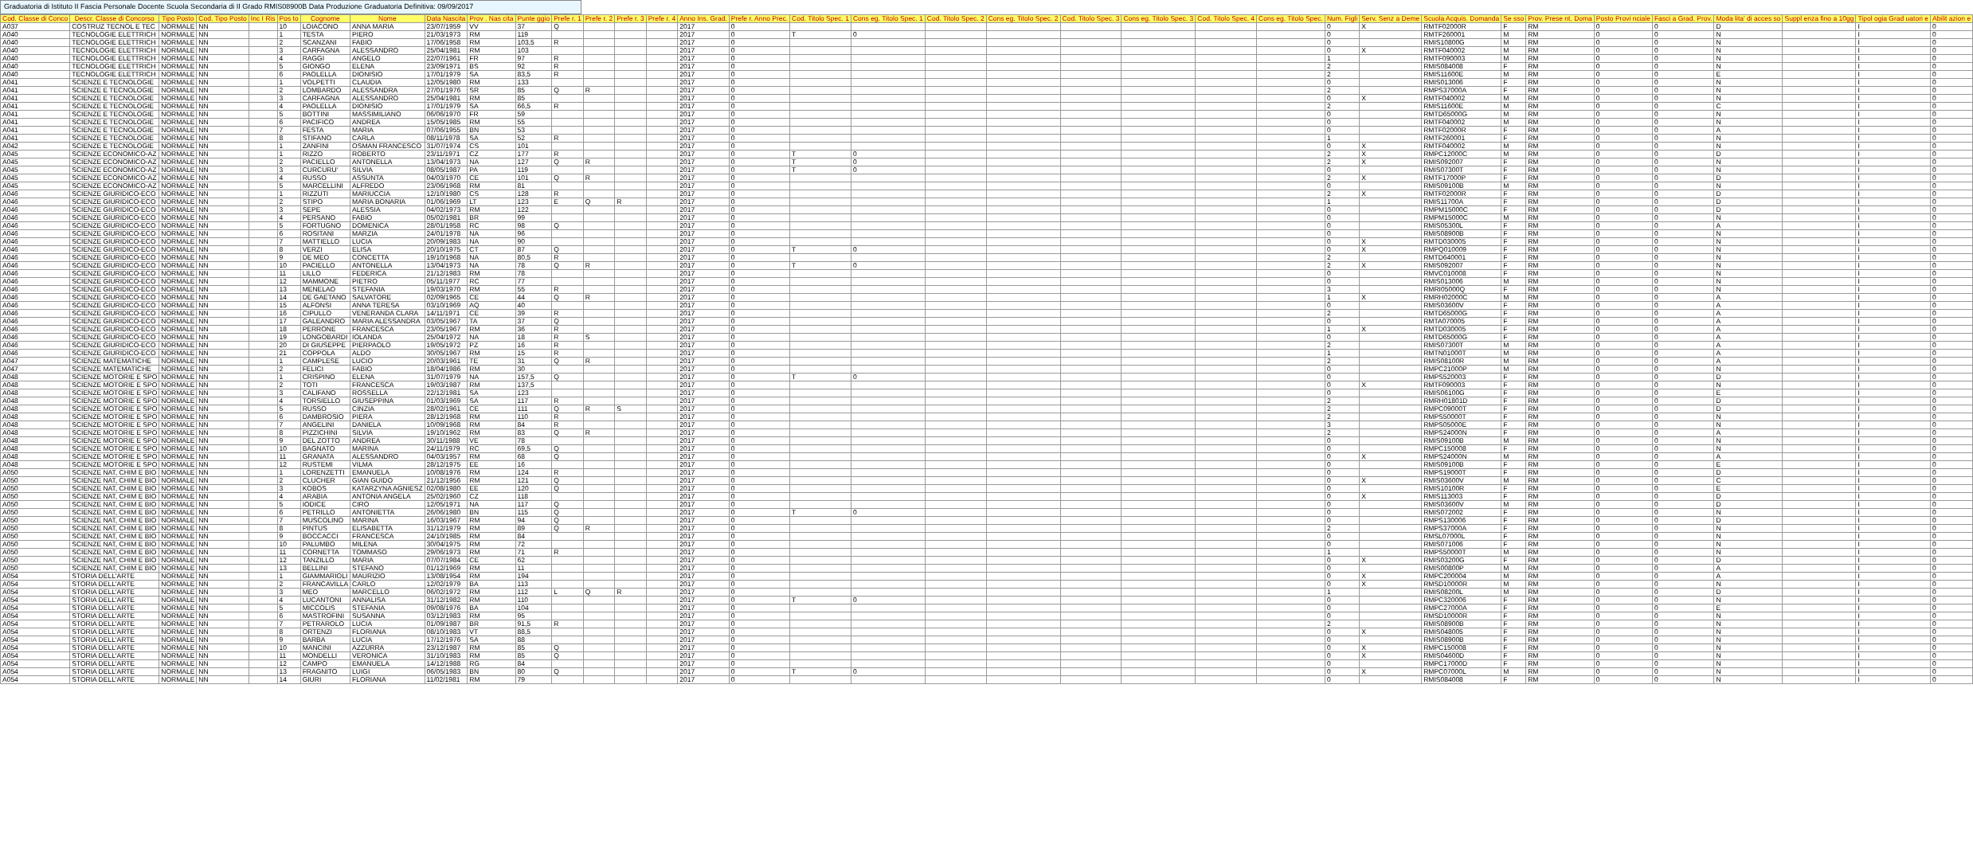Graduatoria di Istituto II Fascia Personale Docente Scuola Secondaria di II Grado RMIS08900B Data Produzione Graduatoria Definitiva: 09/09/2017
| Cod. Classe di Conco | Descr. Classe di Concorso | Tipo Posto | Cod. Tipo Posto | Inc I Ris | Pos to | Cognome | Nome | Data Nascita | Prov . Nas cita | Punte ggio | Prefe r. 1 | Prefe r. 2 | Prefe r. 3 | Prefe r. 4 | Anno Ins. Grad. | Prefe r. Anno Prec. | Cod. Titolo Spec. 1 | Cons eg. Titolo Spec. 1 | Cod. Titolo Spec. 2 | Cons eg. Titolo Spec. 2 | Cod. Titolo Spec. 3 | Cons eg. Titolo Spec. 3 | Cod. Titolo Spec. 4 | Cons eg. Titolo Spec. | Num. Figli | Serv. Senz a Deme | Scuola Acquis. Domanda | Se sso | Prov. Prese nt. Doma | Posto Provi nciale | Fasci a Grad. Prov. | Moda lita' di acces so | Suppl enza fino a 10gg | Tipol ogia Grad uatori e | Abilit azion e |
| --- | --- | --- | --- | --- | --- | --- | --- | --- | --- | --- | --- | --- | --- | --- | --- | --- | --- | --- | --- | --- | --- | --- | --- | --- | --- | --- | --- | --- | --- | --- | --- | --- | --- | --- | --- |
| A037 | COSTRUZ TECNOL E TEC | NORMALE | NN | | 10 | LOIACONO | ANNA MARIA | 23/07/1959 | VV | 37 | Q | | | | 2017 | 0 | | | | | | | | | 0 | X | RMTF02000R | F | RM | 0 | 0 | D | | I | 0 |
| A040 | TECNOLOGIE ELETTRICH | NORMALE | NN | | 1 | TESTA | PIERO | 21/03/1973 | RM | 119 | | | | | 2017 | 0 | T | 0 | | | | | | | 0 | | RMTF260001 | M | RM | 0 | 0 | N | | I | 0 |
| A040 | TECNOLOGIE ELETTRICH | NORMALE | NN | | 2 | SCANZANI | FABIO | 17/06/1958 | RM | 103,5 | R | | | | 2017 | 0 | | | | | | | | | 0 | | RMIS10800G | M | RM | 0 | 0 | N | | I | 0 |
| A040 | TECNOLOGIE ELETTRICH | NORMALE | NN | | 3 | CARFAGNA | ALESSANDRO | 25/04/1981 | RM | 103 | | | | | 2017 | 0 | | | | | | | | | 0 | X | RMTF040002 | M | RM | 0 | 0 | N | | I | 0 |
| A040 | TECNOLOGIE ELETTRICH | NORMALE | NN | | 4 | RAGGI | ANGELO | 22/07/1961 | FR | 97 | R | | | | 2017 | 0 | | | | | | | | | 1 | | RMTF090003 | M | RM | 0 | 0 | N | | I | 0 |
| A040 | TECNOLOGIE ELETTRICH | NORMALE | NN | | 5 | GIONGO | ELENA | 23/09/1971 | BS | 92 | R | | | | 2017 | 0 | | | | | | | | | 2 | | RMIS084008 | F | RM | 0 | 0 | N | | I | 0 |
| A040 | TECNOLOGIE ELETTRICH | NORMALE | NN | | 6 | PAOLELLA | DIONISIO | 17/01/1979 | SA | 83,5 | R | | | | 2017 | 0 | | | | | | | | | 2 | | RMIS11600E | M | RM | 0 | 0 | E | | I | 0 |
| A041 | SCIENZE E TECNOLOGIE | NORMALE | NN | | 1 | VOLPETTI | CLAUDIA | 12/05/1980 | RM | 133 | | | | | 2017 | 0 | | | | | | | | | 0 | | RMIS013006 | F | RM | 0 | 0 | N | | I | 0 |
| A041 | SCIENZE E TECNOLOGIE | NORMALE | NN | | 2 | LOMBARDO | ALESSANDRA | 27/01/1976 | SR | 85 | Q | R | | | 2017 | 0 | | | | | | | | | 2 | | RMPS37000A | F | RM | 0 | 0 | N | | I | 0 |
| A041 | SCIENZE E TECNOLOGIE | NORMALE | NN | | 3 | CARFAGNA | ALESSANDRO | 25/04/1981 | RM | 85 | | | | | 2017 | 0 | | | | | | | | | 0 | X | RMTF040002 | M | RM | 0 | 0 | N | | I | 0 |
| A041 | SCIENZE E TECNOLOGIE | NORMALE | NN | | 4 | PAOLELLA | DIONISIO | 17/01/1979 | SA | 66,5 | R | | | | 2017 | 0 | | | | | | | | | 2 | | RMIS11600E | M | RM | 0 | 0 | C | | I | 0 |
| A041 | SCIENZE E TECNOLOGIE | NORMALE | NN | | 5 | BOTTINI | MASSIMILIANO | 06/06/1970 | FR | 59 | | | | | 2017 | 0 | | | | | | | | | 0 | | RMTD65000G | M | RM | 0 | 0 | N | | I | 0 |
| A041 | SCIENZE E TECNOLOGIE | NORMALE | NN | | 6 | PACIFICO | ANDREA | 15/05/1985 | RM | 55 | | | | | 2017 | 0 | | | | | | | | | 0 | | RMTF040002 | M | RM | 0 | 0 | N | | I | 0 |
| A041 | SCIENZE E TECNOLOGIE | NORMALE | NN | | 7 | FESTA | MARIA | 07/06/1955 | BN | 53 | | | | | 2017 | 0 | | | | | | | | | 0 | | RMTF02000R | F | RM | 0 | 0 | A | | I | 0 |
| A041 | SCIENZE E TECNOLOGIE | NORMALE | NN | | 8 | STIFANO | CARLA | 08/11/1978 | SA | 52 | R | | | | 2017 | 0 | | | | | | | | | 1 | | RMTF260001 | F | RM | 0 | 0 | N | | I | 0 |
| A042 | SCIENZE E TECNOLOGIE | NORMALE | NN | | 1 | ZANFINI | OSMAN FRANCESCO | 31/07/1974 | CS | 101 | | | | | 2017 | 0 | | | | | | | | | 0 | X | RMTF040002 | M | RM | 0 | 0 | N | | I | 0 |
| A045 | SCIENZE ECONOMICO-AZ | NORMALE | NN | | 1 | RIZZO | ROBERTO | 23/11/1971 | CZ | 177 | R | | | | 2017 | 0 | T | 0 | | | | | | | 2 | X | RMPC12000C | M | RM | 0 | 0 | D | | I | 0 |
| A045 | SCIENZE ECONOMICO-AZ | NORMALE | NN | | 2 | PACIELLO | ANTONELLA | 13/04/1973 | NA | 127 | Q | R | | | 2017 | 0 | T | 0 | | | | | | | 2 | X | RMIS092007 | F | RM | 0 | 0 | N | | I | 0 |
| A045 | SCIENZE ECONOMICO-AZ | NORMALE | NN | | 3 | CURCURU' | SILVIA | 08/05/1987 | PA | 119 | | | | | 2017 | 0 | T | 0 | | | | | | | 0 | | RMIS07300T | F | RM | 0 | 0 | N | | I | 0 |
| A045 | SCIENZE ECONOMICO-AZ | NORMALE | NN | | 4 | RUSSO | ASSUNTA | 04/03/1970 | CE | 101 | Q | R | | | 2017 | 0 | | | | | | | | | 2 | X | RMTF17000P | F | RM | 0 | 0 | D | | I | 0 |
| A045 | SCIENZE ECONOMICO-AZ | NORMALE | NN | | 5 | MARCELLINI | ALFREDO | 23/06/1968 | RM | 81 | | | | | 2017 | 0 | | | | | | | | | 0 | | RMIS09100B | M | RM | 0 | 0 | N | | I | 0 |
| A046 | SCIENZE GIURIDICO-ECO | NORMALE | NN | | 1 | RIZZUTI | MARIUCCIA | 12/10/1980 | CS | 128 | R | | | | 2017 | 0 | | | | | | | | | 2 | X | RMTF02000R | F | RM | 0 | 0 | D | | I | 0 |
| A046 | SCIENZE GIURIDICO-ECO | NORMALE | NN | | 2 | STIPO | MARIA BONARIA | 01/06/1969 | LT | 123 | E | Q | R | | 2017 | 0 | | | | | | | | | 1 | | RMIS11700A | F | RM | 0 | 0 | D | | I | 0 |
| A046 | SCIENZE GIURIDICO-ECO | NORMALE | NN | | 3 | SEPE | ALESSIA | 04/02/1973 | RM | 122 | | | | | 2017 | 0 | | | | | | | | | 0 | | RMPM15000C | F | RM | 0 | 0 | D | | I | 0 |
| A046 | SCIENZE GIURIDICO-ECO | NORMALE | NN | | 4 | PERSANO | FABIO | 05/02/1981 | BR | 99 | | | | | 2017 | 0 | | | | | | | | | 0 | | RMPM15000C | M | RM | 0 | 0 | N | | I | 0 |
| A046 | SCIENZE GIURIDICO-ECO | NORMALE | NN | | 5 | FORTUGNO | DOMENICA | 28/01/1958 | RC | 98 | Q | | | | 2017 | 0 | | | | | | | | | 0 | | RMIS05300L | F | RM | 0 | 0 | A | | I | 0 |
| A046 | SCIENZE GIURIDICO-ECO | NORMALE | NN | | 6 | ROSITANI | MARZIA | 24/01/1978 | NA | 96 | | | | | 2017 | 0 | | | | | | | | | 0 | | RMIS08900B | F | RM | 0 | 0 | N | | I | 0 |
| A046 | SCIENZE GIURIDICO-ECO | NORMALE | NN | | 7 | MATTIELLO | LUCIA | 20/09/1983 | NA | 90 | | | | | 2017 | 0 | | | | | | | | | 0 | X | RMTD030005 | F | RM | 0 | 0 | N | | I | 0 |
| A046 | SCIENZE GIURIDICO-ECO | NORMALE | NN | | 8 | VERZI | ELISA | 20/10/1975 | CT | 87 | Q | | | | 2017 | 0 | T | 0 | | | | | | | 0 | X | RMPQ010009 | F | RM | 0 | 0 | N | | I | 0 |
| A046 | SCIENZE GIURIDICO-ECO | NORMALE | NN | | 9 | DE MEO | CONCETTA | 19/10/1968 | NA | 80,5 | R | | | | 2017 | 0 | | | | | | | | | 2 | | RMTD640001 | F | RM | 0 | 0 | N | | I | 0 |
| A046 | SCIENZE GIURIDICO-ECO | NORMALE | NN | | 10 | PACIELLO | ANTONELLA | 13/04/1973 | NA | 78 | Q | R | | | 2017 | 0 | T | 0 | | | | | | | 2 | X | RMIS092007 | F | RM | 0 | 0 | N | | I | 0 |
| A046 | SCIENZE GIURIDICO-ECO | NORMALE | NN | | 11 | LILLO | FEDERICA | 21/12/1983 | RM | 78 | | | | | 2017 | 0 | | | | | | | | | 0 | | RMVC010008 | F | RM | 0 | 0 | N | | I | 0 |
| A046 | SCIENZE GIURIDICO-ECO | NORMALE | NN | | 12 | MAMMONE | PIETRO | 05/11/1977 | RC | 77 | | | | | 2017 | 0 | | | | | | | | | 0 | | RMIS013006 | M | RM | 0 | 0 | N | | I | 0 |
| A046 | SCIENZE GIURIDICO-ECO | NORMALE | NN | | 13 | MENELAO | STEFANIA | 19/03/1970 | RM | 55 | R | | | | 2017 | 0 | | | | | | | | | 3 | | RMRI05000Q | F | RM | 0 | 0 | N | | I | 0 |
| A046 | SCIENZE GIURIDICO-ECO | NORMALE | NN | | 14 | DE GAETANO | SALVATORE | 02/09/1965 | CE | 44 | Q | R | | | 2017 | 0 | | | | | | | | | 1 | X | RMRH02000C | M | RM | 0 | 0 | A | | I | 0 |
| A046 | SCIENZE GIURIDICO-ECO | NORMALE | NN | | 15 | ALFONSI | ANNA TERESA | 03/10/1969 | AQ | 40 | | | | | 2017 | 0 | | | | | | | | | 0 | | RMIS03600V | F | RM | 0 | 0 | A | | I | 0 |
| A046 | SCIENZE GIURIDICO-ECO | NORMALE | NN | | 16 | CIPULLO | VENERANDA CLARA | 14/11/1971 | CE | 39 | R | | | | 2017 | 0 | | | | | | | | | 2 | | RMTD65000G | F | RM | 0 | 0 | A | | I | 0 |
| A046 | SCIENZE GIURIDICO-ECO | NORMALE | NN | | 17 | GALEANDRO | MARIA ALESSANDRA | 03/05/1967 | TA | 37 | Q | | | | 2017 | 0 | | | | | | | | | 0 | | RMTA070005 | F | RM | 0 | 0 | A | | I | 0 |
| A046 | SCIENZE GIURIDICO-ECO | NORMALE | NN | | 18 | PERRONE | FRANCESCA | 23/05/1967 | RM | 36 | R | | | | 2017 | 0 | | | | | | | | | 1 | X | RMTD030005 | F | RM | 0 | 0 | A | | I | 0 |
| A046 | SCIENZE GIURIDICO-ECO | NORMALE | NN | | 19 | LONGOBARDI | IOLANDA | 25/04/1972 | NA | 18 | R | S | | | 2017 | 0 | | | | | | | | | 0 | | RMTD65000G | F | RM | 0 | 0 | A | | I | 0 |
| A046 | SCIENZE GIURIDICO-ECO | NORMALE | NN | | 20 | DI GIUSEPPE | PIERPAOLO | 19/05/1972 | PZ | 16 | R | | | | 2017 | 0 | | | | | | | | | 2 | | RMIS07300T | M | RM | 0 | 0 | A | | I | 0 |
| A046 | SCIENZE GIURIDICO-ECO | NORMALE | NN | | 21 | COPPOLA | ALDO | 30/05/1967 | RM | 15 | R | | | | 2017 | 0 | | | | | | | | | 1 | | RMTN01000T | M | RM | 0 | 0 | A | | I | 0 |
| A047 | SCIENZE MATEMATICHE | NORMALE | NN | | 1 | CAMPLESE | LUCIO | 20/03/1961 | TE | 31 | Q | R | | | 2017 | 0 | | | | | | | | | 2 | | RMIS08100R | M | RM | 0 | 0 | A | | I | 0 |
| A047 | SCIENZE MATEMATICHE | NORMALE | NN | | 2 | FELICI | FABIO | 18/04/1986 | RM | 30 | | | | | 2017 | 0 | | | | | | | | | 0 | | RMPC21000P | M | RM | 0 | 0 | N | | I | 0 |
| A048 | SCIENZE MOTORIE E SPO | NORMALE | NN | | 1 | CRISPINO | ELENA | 31/07/1979 | NA | 157,5 | Q | | | | 2017 | 0 | T | 0 | | | | | | | 0 | | RMPS520003 | F | RM | 0 | 0 | D | | I | 0 |
| A048 | SCIENZE MOTORIE E SPO | NORMALE | NN | | 2 | TOTI | FRANCESCA | 19/03/1987 | RM | 137,5 | | | | | 2017 | 0 | | | | | | | | | 0 | X | RMTF090003 | F | RM | 0 | 0 | N | | I | 0 |
| A048 | SCIENZE MOTORIE E SPO | NORMALE | NN | | 3 | CALIFANO | ROSSELLA | 22/12/1981 | SA | 123 | | | | | 2017 | 0 | | | | | | | | | 0 | | RMIS06100G | F | RM | 0 | 0 | E | | I | 0 |
| A048 | SCIENZE MOTORIE E SPO | NORMALE | NN | | 4 | TORSIELLO | GIUSEPPINA | 01/03/1969 | SA | 117 | R | | | | 2017 | 0 | | | | | | | | | 2 | | RMRH01801D | F | RM | 0 | 0 | D | | I | 0 |
| A048 | SCIENZE MOTORIE E SPO | NORMALE | NN | | 5 | RUSSO | CINZIA | 28/02/1961 | CE | 111 | Q | R | S | | 2017 | 0 | | | | | | | | | 2 | | RMPC09000T | F | RM | 0 | 0 | D | | I | 0 |
| A048 | SCIENZE MOTORIE E SPO | NORMALE | NN | | 6 | DAMBROSIO | PIERA | 28/12/1968 | RM | 110 | R | | | | 2017 | 0 | | | | | | | | | 2 | | RMPS50000T | F | RM | 0 | 0 | N | | I | 0 |
| A048 | SCIENZE MOTORIE E SPO | NORMALE | NN | | 7 | ANGELINI | DANIELA | 10/09/1968 | RM | 84 | R | | | | 2017 | 0 | | | | | | | | | 3 | | RMPS05000E | F | RM | 0 | 0 | N | | I | 0 |
| A048 | SCIENZE MOTORIE E SPO | NORMALE | NN | | 8 | PIZZICHINI | SILVIA | 19/10/1962 | RM | 83 | Q | R | | | 2017 | 0 | | | | | | | | | 2 | | RMPS24000N | F | RM | 0 | 0 | A | | I | 0 |
| A048 | SCIENZE MOTORIE E SPO | NORMALE | NN | | 9 | DEL ZOTTO | ANDREA | 30/11/1988 | VE | 78 | | | | | 2017 | 0 | | | | | | | | | 0 | | RMIS09100B | M | RM | 0 | 0 | N | | I | 0 |
| A048 | SCIENZE MOTORIE E SPO | NORMALE | NN | | 10 | BAGNATO | MARINA | 24/11/1979 | RC | 69,5 | Q | | | | 2017 | 0 | | | | | | | | | 0 | | RMPC150008 | F | RM | 0 | 0 | N | | I | 0 |
| A048 | SCIENZE MOTORIE E SPO | NORMALE | NN | | 11 | GRANATA | ALESSANDRO | 04/03/1957 | RM | 68 | Q | | | | 2017 | 0 | | | | | | | | | 0 | X | RMPS24000N | M | RM | 0 | 0 | A | | I | 0 |
| A048 | SCIENZE MOTORIE E SPO | NORMALE | NN | | 12 | RUSTEMI | VILMA | 28/12/1975 | EE | 16 | | | | | 2017 | 0 | | | | | | | | | 0 | | RMIS09100B | F | RM | 0 | 0 | E | | I | 0 |
| A050 | SCIENZE NAT, CHIM E BIO | NORMALE | NN | | 1 | LORENZETTI | EMANUELA | 10/08/1976 | RM | 124 | R | | | | 2017 | 0 | | | | | | | | | 0 | | RMPS19000T | F | RM | 0 | 0 | D | | I | 0 |
| A050 | SCIENZE NAT, CHIM E BIO | NORMALE | NN | | 2 | CLUCHER | GIAN GUIDO | 21/12/1956 | RM | 121 | Q | | | | 2017 | 0 | | | | | | | | | 0 | X | RMIS03600V | M | RM | 0 | 0 | C | | I | 0 |
| A050 | SCIENZE NAT, CHIM E BIO | NORMALE | NN | | 3 | KOBOS | KATARZYNA AGNIESZ | 02/08/1980 | EE | 120 | Q | | | | 2017 | 0 | | | | | | | | | 0 | | RMIS10100R | F | RM | 0 | 0 | E | | I | 0 |
| A050 | SCIENZE NAT, CHIM E BIO | NORMALE | NN | | 4 | ARABIA | ANTONIA ANGELA | 25/02/1960 | CZ | 118 | | | | | 2017 | 0 | | | | | | | | | 0 | X | RMIS113003 | F | RM | 0 | 0 | D | | I | 0 |
| A050 | SCIENZE NAT, CHIM E BIO | NORMALE | NN | | 5 | IODICE | CIRO | 12/05/1971 | NA | 117 | Q | | | | 2017 | 0 | | | | | | | | | 0 | | RMIS03600V | M | RM | 0 | 0 | D | | I | 0 |
| A050 | SCIENZE NAT, CHIM E BIO | NORMALE | NN | | 6 | PETRILLO | ANTONIETTA | 26/06/1980 | BN | 115 | Q | | | | 2017 | 0 | T | 0 | | | | | | | 0 | | RMIS072002 | F | RM | 0 | 0 | N | | I | 0 |
| A050 | SCIENZE NAT, CHIM E BIO | NORMALE | NN | | 7 | MUSCOLINO | MARINA | 16/03/1967 | RM | 94 | Q | | | | 2017 | 0 | | | | | | | | | 0 | | RMPS130006 | F | RM | 0 | 0 | D | | I | 0 |
| A050 | SCIENZE NAT, CHIM E BIO | NORMALE | NN | | 8 | PINTUS | ELISABETTA | 31/12/1979 | RM | 89 | Q | R | | | 2017 | 0 | | | | | | | | | 2 | | RMPS37000A | F | RM | 0 | 0 | N | | I | 0 |
| A050 | SCIENZE NAT, CHIM E BIO | NORMALE | NN | | 9 | BOCCACCI | FRANCESCA | 24/10/1985 | RM | 84 | | | | | 2017 | 0 | | | | | | | | | 0 | | RMSL07000L | F | RM | 0 | 0 | N | | I | 0 |
| A050 | SCIENZE NAT, CHIM E BIO | NORMALE | NN | | 10 | PALUMBO | MILENA | 30/04/1975 | RM | 72 | | | | | 2017 | 0 | | | | | | | | | 0 | | RMIS071006 | F | RM | 0 | 0 | N | | I | 0 |
| A050 | SCIENZE NAT, CHIM E BIO | NORMALE | NN | | 11 | CORNETTA | TOMMASO | 29/06/1973 | RM | 71 | R | | | | 2017 | 0 | | | | | | | | | 1 | | RMPS50000T | M | RM | 0 | 0 | N | | I | 0 |
| A050 | SCIENZE NAT, CHIM E BIO | NORMALE | NN | | 12 | TANZILLO | MARIA | 07/07/1984 | CE | 62 | | | | | 2017 | 0 | | | | | | | | | 0 | X | RMIS03200G | F | RM | 0 | 0 | D | | I | 0 |
| A050 | SCIENZE NAT, CHIM E BIO | NORMALE | NN | | 13 | BELLINI | STEFANO | 01/12/1969 | RM | 11 | | | | | 2017 | 0 | | | | | | | | | 0 | | RMIS00800P | M | RM | 0 | 0 | A | | I | 0 |
| A054 | STORIA DELL'ARTE | NORMALE | NN | | 1 | GIAMMARIOLI | MAURIZIO | 13/08/1954 | RM | 194 | | | | | 2017 | 0 | | | | | | | | | 0 | X | RMPC200004 | M | RM | 0 | 0 | A | | I | 0 |
| A054 | STORIA DELL'ARTE | NORMALE | NN | | 2 | FRANCAVILLA | CARLO | 12/02/1979 | BA | 113 | | | | | 2017 | 0 | | | | | | | | | 0 | X | RMSD10000R | M | RM | 0 | 0 | N | | I | 0 |
| A054 | STORIA DELL'ARTE | NORMALE | NN | | 3 | MEO | MARCELLO | 06/02/1972 | RM | 112 | L | Q | R | | 2017 | 0 | | | | | | | | | 1 | | RMIS08200L | M | RM | 0 | 0 | D | | I | 0 |
| A054 | STORIA DELL'ARTE | NORMALE | NN | | 4 | LUCANTONI | ANNALISA | 31/12/1982 | RM | 110 | | | | | 2017 | 0 | T | 0 | | | | | | | 0 | | RMPC320006 | F | RM | 0 | 0 | N | | I | 0 |
| A054 | STORIA DELL'ARTE | NORMALE | NN | | 5 | MICCOLIS | STEFANIA | 09/08/1976 | BA | 104 | | | | | 2017 | 0 | | | | | | | | | 0 | | RMPC27000A | F | RM | 0 | 0 | E | | I | 0 |
| A054 | STORIA DELL'ARTE | NORMALE | NN | | 6 | MASTROFINI | SUSANNA | 03/12/1983 | RM | 95 | | | | | 2017 | 0 | | | | | | | | | 0 | | RMSD10000R | F | RM | 0 | 0 | N | | I | 0 |
| A054 | STORIA DELL'ARTE | NORMALE | NN | | 7 | PETRAROLO | LUCIA | 01/09/1987 | BR | 91,5 | R | | | | 2017 | 0 | | | | | | | | | 2 | | RMIS08900B | F | RM | 0 | 0 | N | | I | 0 |
| A054 | STORIA DELL'ARTE | NORMALE | NN | | 8 | ORTENZI | FLORIANA | 08/10/1983 | VT | 88,5 | | | | | 2017 | 0 | | | | | | | | | 0 | X | RMIS048005 | F | RM | 0 | 0 | N | | I | 0 |
| A054 | STORIA DELL'ARTE | NORMALE | NN | | 9 | BARBA | LUCIA | 17/12/1976 | SA | 88 | | | | | 2017 | 0 | | | | | | | | | 0 | | RMIS08900B | F | RM | 0 | 0 | N | | I | 0 |
| A054 | STORIA DELL'ARTE | NORMALE | NN | | 10 | MANCINI | AZZURRA | 23/12/1987 | RM | 85 | Q | | | | 2017 | 0 | | | | | | | | | 0 | X | RMPC150008 | F | RM | 0 | 0 | N | | I | 0 |
| A054 | STORIA DELL'ARTE | NORMALE | NN | | 11 | MONDELLI | VERONICA | 31/10/1983 | RM | 85 | Q | | | | 2017 | 0 | | | | | | | | | 0 | X | RMIS04600D | F | RM | 0 | 0 | N | | I | 0 |
| A054 | STORIA DELL'ARTE | NORMALE | NN | | 12 | CAMPO | EMANUELA | 14/12/1988 | RG | 84 | | | | | 2017 | 0 | | | | | | | | | 0 | | RMPC17000D | F | RM | 0 | 0 | N | | I | 0 |
| A054 | STORIA DELL'ARTE | NORMALE | NN | | 13 | FRAGNITO | LUIGI | 06/05/1983 | BN | 80 | Q | | | | 2017 | 0 | T | 0 | | | | | | | 0 | X | RMPC07000L | M | RM | 0 | 0 | N | | I | 0 |
| A054 | STORIA DELL'ARTE | NORMALE | NN | | 14 | GIURI | FLORIANA | 11/02/1981 | RM | 79 | | | | | 2017 | 0 | | | | | | | | | 0 | | RMIS084008 | F | RM | 0 | 0 | N | | I | 0 |